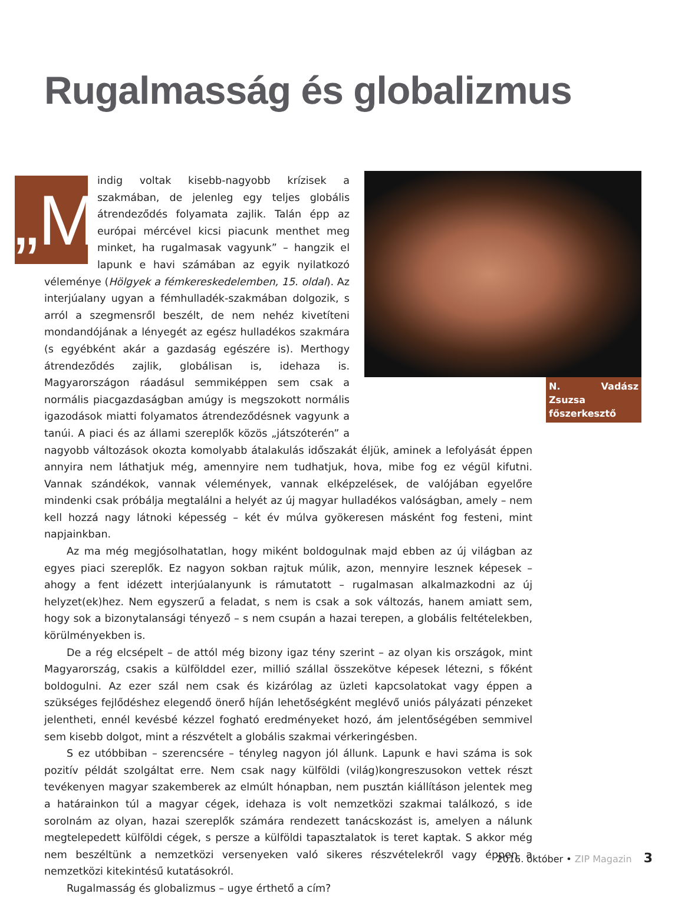Rugalmasság és globalizmus
N. Vadász Zsuzsa
főszerkesztő
„M indig voltak kisebb-nagyobb krízisek a szakmában, de jelenleg egy teljes globális átrendeződés folyamata zajlik. Talán épp az európai mércével kicsi piacunk menthet meg minket, ha rugalmasak vagyunk” – hangzik el lapunk e havi számában az egyik nyilatkozó véleménye (Hölgyek a fémkereskedelemben, 15. oldal). Az interjúalany ugyan a fémhulladék-szakmában dolgozik, s arról a szegmensről beszélt, de nem nehéz kivetíteni mondandójának a lényegét az egész hulladékos szakmára (s egyébként akár a gazdaság egészére is). Merthogy átrendeződés zajlik, globálisan is, idehaza is. Magyarországon ráadásul semmiképpen sem csak a normális piacgazdaságban amúgy is megszokott normális igazodások miatti folyamatos átrendeződésnek vagyunk a tanúi. A piaci és az állami szereplők közös „játszóterén” a nagyobb változások okozta komolyabb átalakulás időszakát éljük, aminek a lefolyását éppen annyira nem láthatjuk még, amennyire nem tudhatjuk, hova, mibe fog ez végül kifutni. Vannak szándékok, vannak vélemények, vannak elképzelések, de valójában egyelőre mindenki csak próbálja megtalálni a helyét az új magyar hulladékos valóságban, amely – nem kell hozzá nagy látnoki képesség – két év múlva gyökeresen másként fog festeni, mint napjainkban.
Az ma még megjósolhatatlan, hogy miként boldogulnak majd ebben az új világban az egyes piaci szereplők. Ez nagyon sokban rajtuk múlik, azon, mennyire lesznek képesek – ahogy a fent idézett interjúalanyunk is rámutatott – rugalmasan alkalmazkodni az új helyzet(ek)hez. Nem egyszerű a feladat, s nem is csak a sok változás, hanem amiatt sem, hogy sok a bizonytalansági tényező – s nem csupán a hazai terepen, a globális feltételekben, körülményekben is.
De a rég elcsépelt – de attól még bizony igaz tény szerint – az olyan kis országok, mint Magyarország, csakis a külfölddel ezer, millió szállal összekötve képesek létezni, s főként boldogulni. Az ezer szál nem csak és kizárólag az üzleti kapcsolatokat vagy éppen a szükséges fejlődéshez elegendő önerő híján lehetőségként meglévő uniós pályázati pénzeket jelentheti, ennél kevésbé kézzel fogható eredményeket hozó, ám jelentőségében semmivel sem kisebb dolgot, mint a részvételt a globális szakmai vérkeringésben.
S ez utóbbiban – szerencsére – tényleg nagyon jól állunk. Lapunk e havi száma is sok pozitív példát szolgáltat erre. Nem csak nagy külföldi (világ)kongreszusokon vettek részt tevékenyen magyar szakemberek az elmúlt hónapban, nem pusztán kiállításon jelentek meg a határainkon túl a magyar cégek, idehaza is volt nemzetközi szakmai találkozó, s ide sorolnám az olyan, hazai szereplők számára rendezett tanácskozást is, amelyen a nálunk megtelepedett külföldi cégek, s persze a külföldi tapasztalatok is teret kaptak. S akkor még nem beszéltünk a nemzetközi versenyeken való sikeres részvételekről vagy éppen a nemzetközi kitekintésű kutatásokról.
Rugalmasság és globalizmus – ugye érthető a cím?
2016. október • ZIP Magazin 3